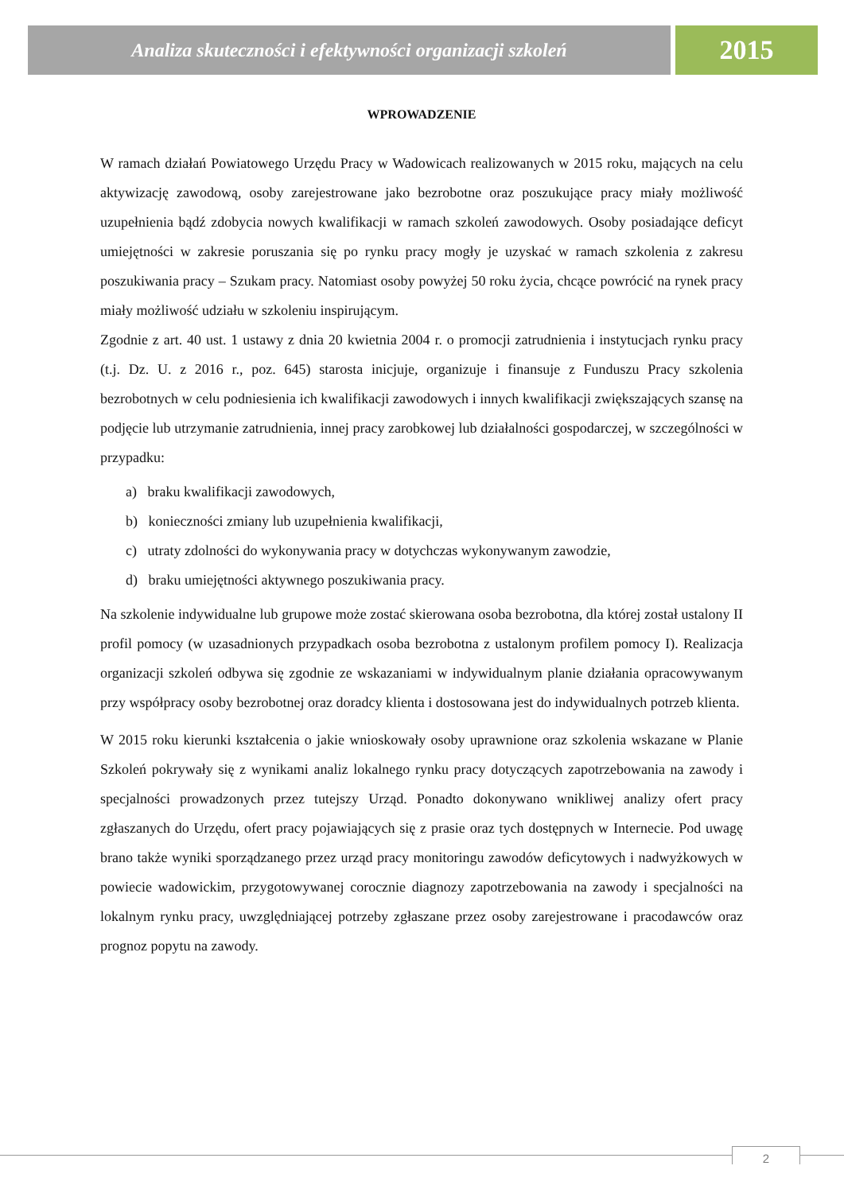Analiza skuteczności i efektywności organizacji szkoleń
2015
WPROWADZENIE
W ramach działań Powiatowego Urzędu Pracy w Wadowicach realizowanych w 2015 roku, mających na celu aktywizację zawodową, osoby zarejestrowane jako bezrobotne oraz poszukujące pracy miały możliwość uzupełnienia bądź zdobycia nowych kwalifikacji w ramach szkoleń zawodowych. Osoby posiadające deficyt umiejętności w zakresie poruszania się po rynku pracy mogły je uzyskać w ramach szkolenia z zakresu poszukiwania pracy – Szukam pracy. Natomiast osoby powyżej 50 roku życia, chcące powrócić na rynek pracy miały możliwość udziału w szkoleniu inspirującym.
Zgodnie z art. 40 ust. 1 ustawy z dnia 20 kwietnia 2004 r. o promocji zatrudnienia i instytucjach rynku pracy (t.j. Dz. U. z 2016 r., poz. 645) starosta inicjuje, organizuje i finansuje z Funduszu Pracy szkolenia bezrobotnych w celu podniesienia ich kwalifikacji zawodowych i innych kwalifikacji zwiększających szansę na podjęcie lub utrzymanie zatrudnienia, innej pracy zarobkowej lub działalności gospodarczej, w szczególności w przypadku:
a) braku kwalifikacji zawodowych,
b) konieczności zmiany lub uzupełnienia kwalifikacji,
c) utraty zdolności do wykonywania pracy w dotychczas wykonywanym zawodzie,
d) braku umiejętności aktywnego poszukiwania pracy.
Na szkolenie indywidualne lub grupowe może zostać skierowana osoba bezrobotna, dla której został ustalony II profil pomocy (w uzasadnionych przypadkach osoba bezrobotna z ustalonym profilem pomocy I). Realizacja organizacji szkoleń odbywa się zgodnie ze wskazaniami w indywidualnym planie działania opracowywanym przy współpracy osoby bezrobotnej oraz doradcy klienta i dostosowana jest do indywidualnych potrzeb klienta.
W 2015 roku kierunki kształcenia o jakie wnioskowały osoby uprawnione oraz szkolenia wskazane w Planie Szkoleń pokrywały się z wynikami analiz lokalnego rynku pracy dotyczących zapotrzebowania na zawody i specjalności prowadzonych przez tutejszy Urząd. Ponadto dokonywano wnikliwej analizy ofert pracy zgłaszanych do Urzędu, ofert pracy pojawiających się z prasie oraz tych dostępnych w Internecie. Pod uwagę brano także wyniki sporządzanego przez urząd pracy monitoringu zawodów deficytowych i nadwyżkowych w powiecie wadowickim, przygotowywanej corocznie diagnozy zapotrzebowania na zawody i specjalności na lokalnym rynku pracy, uwzględniającej potrzeby zgłaszane przez osoby zarejestrowane i pracodawców oraz prognoz popytu na zawody.
2